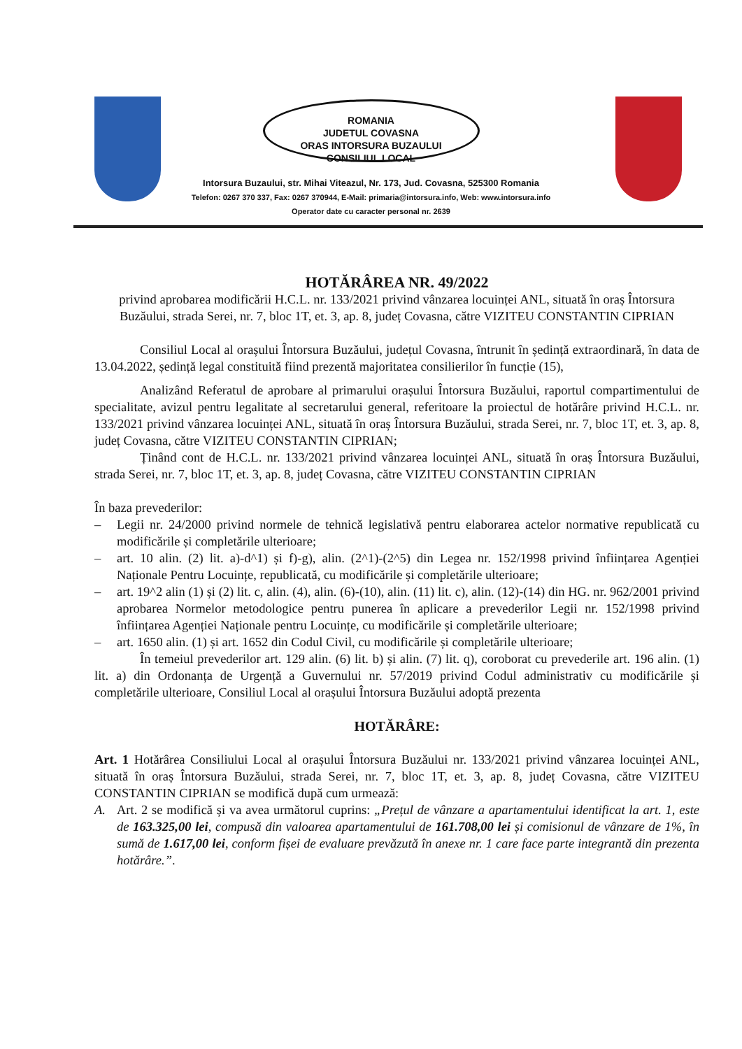ROMANIA
JUDETUL COVASNA
ORAS INTORSURA BUZAULUI
CONSILIUL LOCAL
Intorsura Buzaului, str. Mihai Viteazul, Nr. 173, Jud. Covasna, 525300 Romania
Telefon: 0267 370 337, Fax: 0267 370944, E-Mail: primaria@intorsura.info, Web: www.intorsura.info
Operator date cu caracter personal nr. 2639
HOTĂRÂREA NR. 49/2022
privind aprobarea modificării H.C.L. nr. 133/2021 privind vânzarea locuinței ANL, situată în oraș Întorsura Buzăului, strada Serei, nr. 7, bloc 1T, et. 3, ap. 8, județ Covasna, către VIZITEU CONSTANTIN CIPRIAN
Consiliul Local al orașului Întorsura Buzăului, județul Covasna, întrunit în ședință extraordinară, în data de 13.04.2022, ședință legal constituită fiind prezentă majoritatea consilierilor în funcție (15),
Analizând Referatul de aprobare al primarului orașului Întorsura Buzăului, raportul compartimentului de specialitate, avizul pentru legalitate al secretarului general, referitoare la proiectul de hotărâre privind H.C.L. nr. 133/2021 privind vânzarea locuinței ANL, situată în oraș Întorsura Buzăului, strada Serei, nr. 7, bloc 1T, et. 3, ap. 8, județ Covasna, către VIZITEU CONSTANTIN CIPRIAN;
Ținând cont de H.C.L. nr. 133/2021 privind vânzarea locuinței ANL, situată în oraș Întorsura Buzăului, strada Serei, nr. 7, bloc 1T, et. 3, ap. 8, județ Covasna, către VIZITEU CONSTANTIN CIPRIAN
În baza prevederilor:
– Legii nr. 24/2000 privind normele de tehnică legislativă pentru elaborarea actelor normative republicată cu modificările și completările ulterioare;
– art. 10 alin. (2) lit. a)-d^1) și f)-g), alin. (2^1)-(2^5) din Legea nr. 152/1998 privind înființarea Agenției Naționale Pentru Locuințe, republicată, cu modificările și completările ulterioare;
– art. 19^2 alin (1) și (2) lit. c, alin. (4), alin. (6)-(10), alin. (11) lit. c), alin. (12)-(14) din HG. nr. 962/2001 privind aprobarea Normelor metodologice pentru punerea în aplicare a prevederilor Legii nr. 152/1998 privind înființarea Agenției Naționale pentru Locuințe, cu modificările și completările ulterioare;
– art. 1650 alin. (1) și art. 1652 din Codul Civil, cu modificările și completările ulterioare;
În temeiul prevederilor art. 129 alin. (6) lit. b) și alin. (7) lit. q), coroborat cu prevederile art. 196 alin. (1) lit. a) din Ordonanța de Urgență a Guvernului nr. 57/2019 privind Codul administrativ cu modificările și completările ulterioare, Consiliul Local al orașului Întorsura Buzăului adoptă prezenta
HOTĂRÂRE:
Art. 1 Hotărârea Consiliului Local al orașului Întorsura Buzăului nr. 133/2021 privind vânzarea locuinței ANL, situată în oraș Întorsura Buzăului, strada Serei, nr. 7, bloc 1T, et. 3, ap. 8, județ Covasna, către VIZITEU CONSTANTIN CIPRIAN se modifică după cum urmează:
A. Art. 2 se modifică și va avea următorul cuprins: „Prețul de vânzare a apartamentului identificat la art. 1, este de 163.325,00 lei, compusă din valoarea apartamentului de 161.708,00 lei și comisionul de vânzare de 1%, în sumă de 1.617,00 lei, conform fișei de evaluare prevăzută în anexe nr. 1 care face parte integrantă din prezenta hotărâre.”.